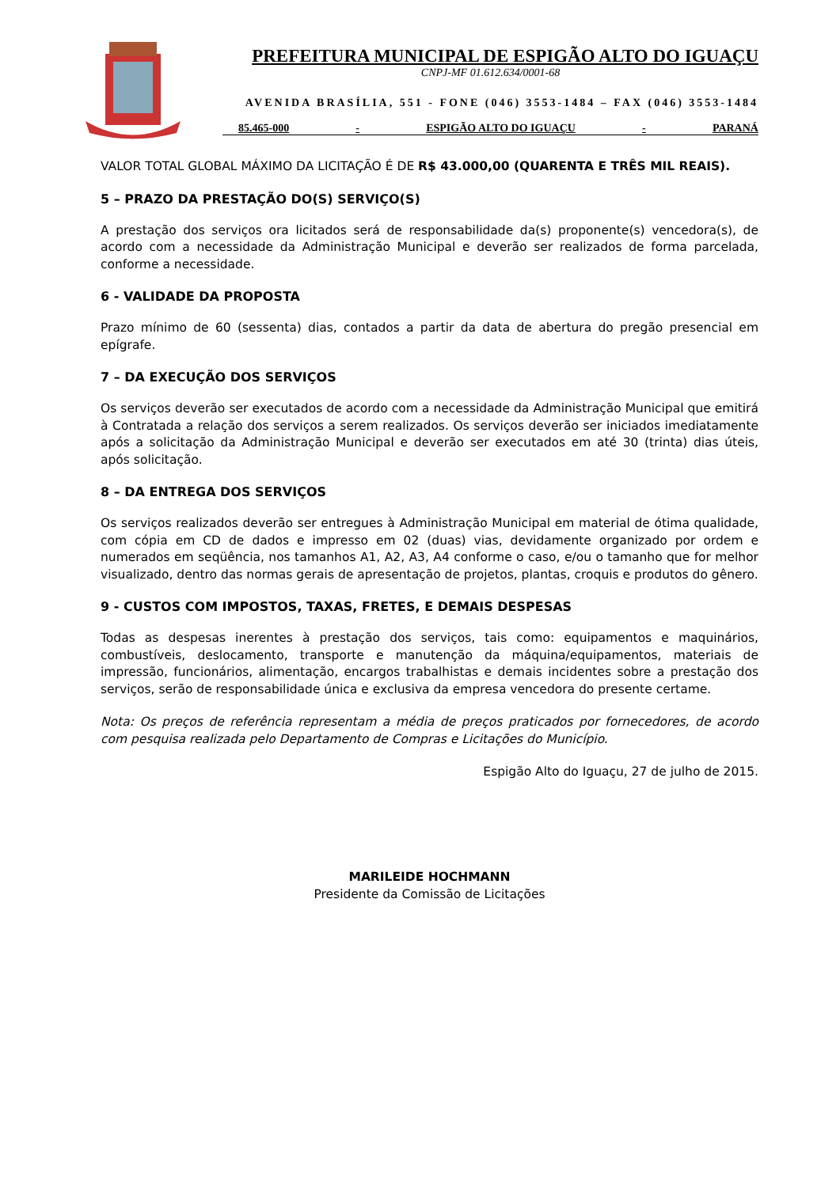PREFEITURA MUNICIPAL DE ESPIGÃO ALTO DO IGUAÇU
CNPJ-MF 01.612.634/0001-68
AVENIDA BRASÍLIA, 551 - FONE (046) 3553-1484 – FAX (046) 3553-1484
85.465-000 - ESPIGÃO ALTO DO IGUAÇU - PARANÁ
VALOR TOTAL GLOBAL MÁXIMO DA LICITAÇÃO É DE R$ 43.000,00 (QUARENTA E TRÊS MIL REAIS).
5 – PRAZO DA PRESTAÇÃO DO(S) SERVIÇO(S)
A prestação dos serviços ora licitados será de responsabilidade da(s) proponente(s) vencedora(s), de acordo com a necessidade da Administração Municipal e deverão ser realizados de forma parcelada, conforme a necessidade.
6 - VALIDADE DA PROPOSTA
Prazo mínimo de 60 (sessenta) dias, contados a partir da data de abertura do pregão presencial em epígrafe.
7 – DA EXECUÇÃO DOS SERVIÇOS
Os serviços deverão ser executados de acordo com a necessidade da Administração Municipal que emitirá à Contratada a relação dos serviços a serem realizados. Os serviços deverão ser iniciados imediatamente após a solicitação da Administração Municipal e deverão ser executados em até 30 (trinta) dias úteis, após solicitação.
8 – DA ENTREGA DOS SERVIÇOS
Os serviços realizados deverão ser entregues à Administração Municipal em material de ótima qualidade, com cópia em CD de dados e impresso em 02 (duas) vias, devidamente organizado por ordem e numerados em seqüência, nos tamanhos A1, A2, A3, A4 conforme o caso, e/ou o tamanho que for melhor visualizado, dentro das normas gerais de apresentação de projetos, plantas, croquis e produtos do gênero.
9 - CUSTOS COM IMPOSTOS, TAXAS, FRETES, E DEMAIS DESPESAS
Todas as despesas inerentes à prestação dos serviços, tais como: equipamentos e maquinários, combustíveis, deslocamento, transporte e manutenção da máquina/equipamentos, materiais de impressão, funcionários, alimentação, encargos trabalhistas e demais incidentes sobre a prestação dos serviços, serão de responsabilidade única e exclusiva da empresa vencedora do presente certame.
Nota: Os preços de referência representam a média de preços praticados por fornecedores, de acordo com pesquisa realizada pelo Departamento de Compras e Licitações do Município.
Espigão Alto do Iguaçu, 27 de julho de 2015.
MARILEIDE HOCHMANN
Presidente da Comissão de Licitações